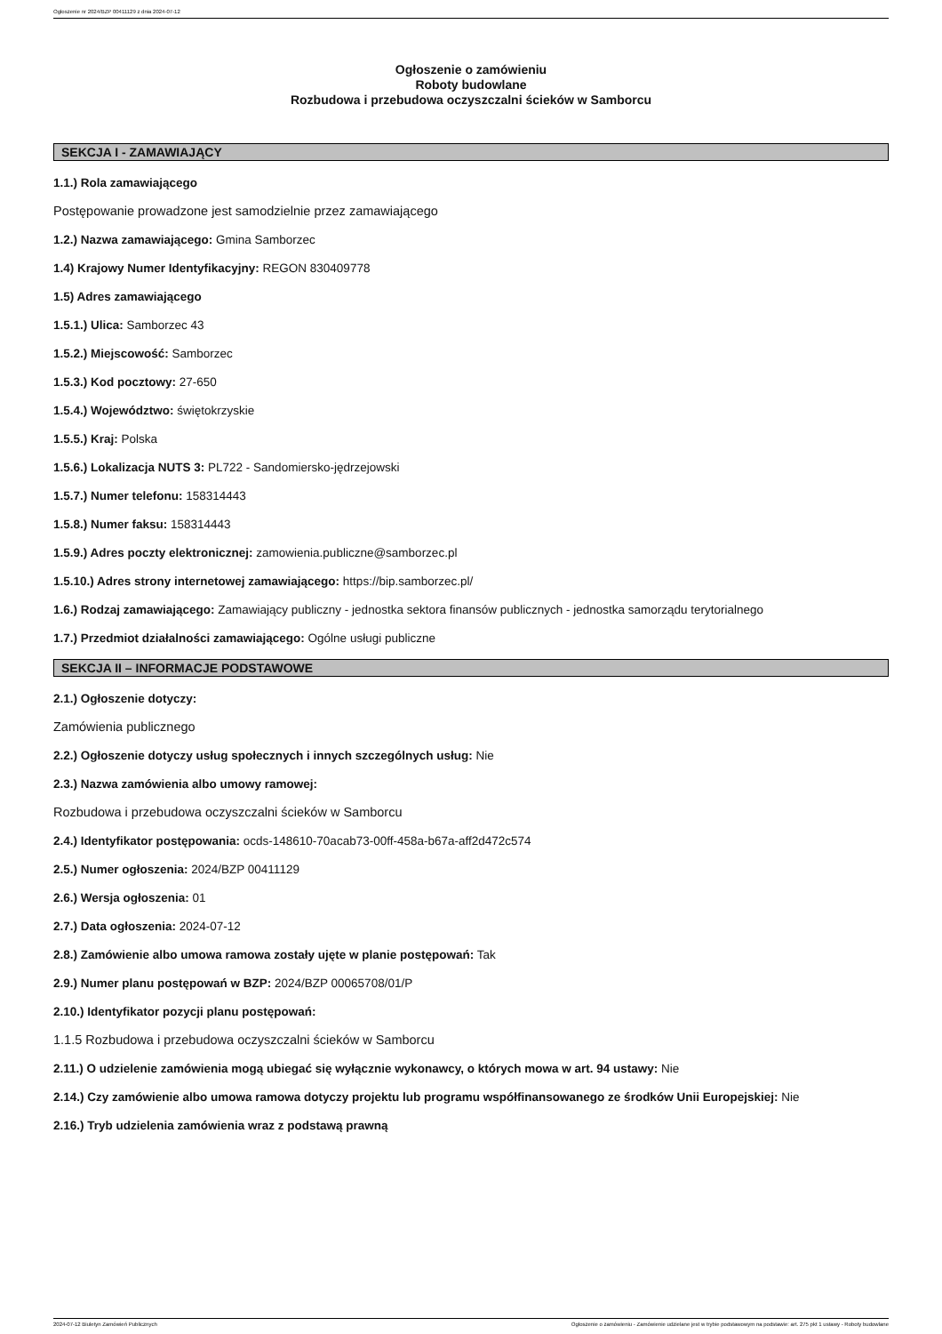Ogłoszenie nr 2024/BZP 00411129 z dnia 2024-07-12
Ogłoszenie o zamówieniu
Roboty budowlane
Rozbudowa i przebudowa oczyszczalni ścieków w Samborcu
SEKCJA I - ZAMAWIAJĄCY
1.1.) Rola zamawiającego
Postępowanie prowadzone jest samodzielnie przez zamawiającego
1.2.) Nazwa zamawiającego: Gmina Samborzec
1.4) Krajowy Numer Identyfikacyjny: REGON 830409778
1.5) Adres zamawiającego
1.5.1.) Ulica: Samborzec 43
1.5.2.) Miejscowość: Samborzec
1.5.3.) Kod pocztowy: 27-650
1.5.4.) Województwo: świętokrzyskie
1.5.5.) Kraj: Polska
1.5.6.) Lokalizacja NUTS 3: PL722 - Sandomiersko-jędrzejowski
1.5.7.) Numer telefonu: 158314443
1.5.8.) Numer faksu: 158314443
1.5.9.) Adres poczty elektronicznej: zamowienia.publiczne@samborzec.pl
1.5.10.) Adres strony internetowej zamawiającego: https://bip.samborzec.pl/
1.6.) Rodzaj zamawiającego: Zamawiający publiczny - jednostka sektora finansów publicznych - jednostka samorządu terytorialnego
1.7.) Przedmiot działalności zamawiającego: Ogólne usługi publiczne
SEKCJA II – INFORMACJE PODSTAWOWE
2.1.) Ogłoszenie dotyczy:
Zamówienia publicznego
2.2.) Ogłoszenie dotyczy usług społecznych i innych szczególnych usług: Nie
2.3.) Nazwa zamówienia albo umowy ramowej:
Rozbudowa i przebudowa oczyszczalni ścieków w Samborcu
2.4.) Identyfikator postępowania: ocds-148610-70acab73-00ff-458a-b67a-aff2d472c574
2.5.) Numer ogłoszenia: 2024/BZP 00411129
2.6.) Wersja ogłoszenia: 01
2.7.) Data ogłoszenia: 2024-07-12
2.8.) Zamówienie albo umowa ramowa zostały ujęte w planie postępowań: Tak
2.9.) Numer planu postępowań w BZP: 2024/BZP 00065708/01/P
2.10.) Identyfikator pozycji planu postępowań:
1.1.5 Rozbudowa i przebudowa oczyszczalni ścieków w Samborcu
2.11.) O udzielenie zamówienia mogą ubiegać się wyłącznie wykonawcy, o których mowa w art. 94 ustawy: Nie
2.14.) Czy zamówienie albo umowa ramowa dotyczy projektu lub programu współfinansowanego ze środków Unii Europejskiej: Nie
2.16.) Tryb udzielenia zamówienia wraz z podstawą prawną
2024-07-12 Biuletyn Zamówień Publicznych Ogłoszenie o zamówieniu - Zamówienie udzielane jest w trybie podstawowym na podstawie: art. 275 pkt 1 ustawy - Roboty budowlane